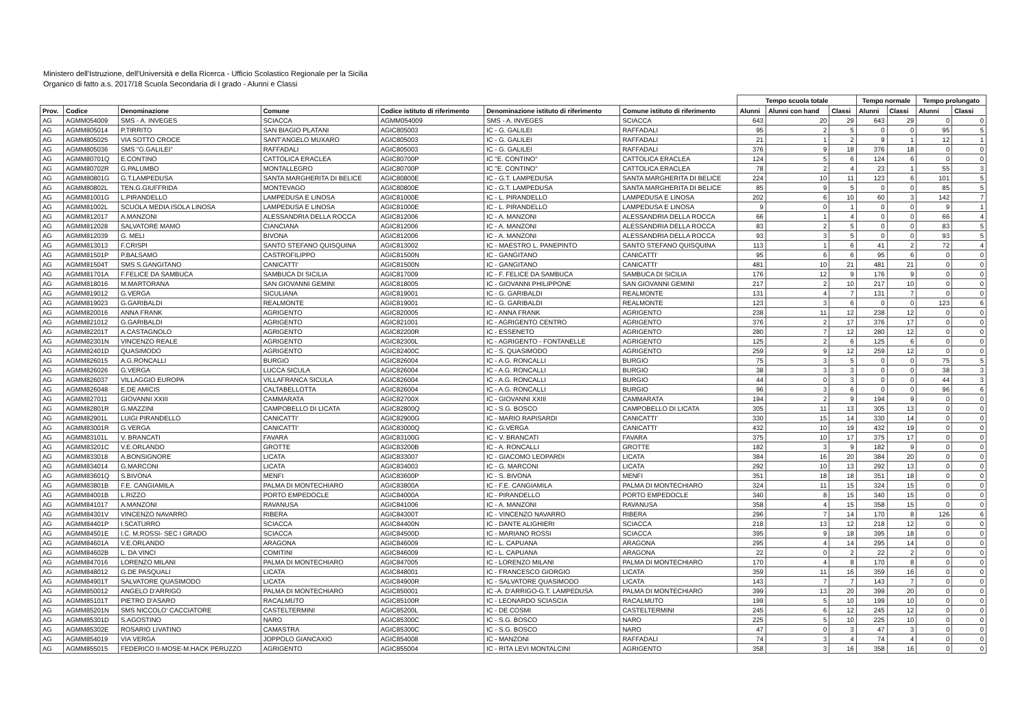Ministero dell'Istruzione, dell'Università e della Ricerca - Ufficio Scolastico Regionale per la Sicilia
Organico di fatto a.s. 2017/18 Scuola Secondaria di I grado - Alunni e Classi
| | | | | | | | Tempo scuola totale | | | Tempo normale | | Tempo prolungato | |
| --- | --- | --- | --- | --- | --- | --- | --- | --- | --- | --- | --- | --- | --- |
| Prov. | Codice | Denominazione | Comune | Codice istituto di riferimento | Denominazione istituto di riferimento | Comune istituto di riferimento | Alunni | Alunni con hand | Classi | Alunni | Classi | Alunni | Classi |
| AG | AGMM054009 | SMS - A. INVEGES | SCIACCA | AGMM054009 | SMS - A. INVEGES | SCIACCA | 643 | 20 | 29 | 643 | 29 | 0 | 0 |
| AG | AGMM805014 | P.TIRRITO | SAN BIAGIO PLATANI | AGIC805003 | IC - G. GALILEI | RAFFADALI | 95 | 2 | 5 | 0 | 0 | 95 | 5 |
| AG | AGMM805025 | VIA SOTTO CROCE | SANT'ANGELO MUXARO | AGIC805003 | IC - G. GALILEI | RAFFADALI | 21 | 1 | 2 | 9 | 1 | 12 | 1 |
| AG | AGMM805036 | SMS "G.GALILEI" | RAFFADALI | AGIC805003 | IC - G. GALILEI | RAFFADALI | 376 | 9 | 18 | 376 | 18 | 0 | 0 |
| AG | AGMM80701Q | E.CONTINO | CATTOLICA ERACLEA | AGIC80700P | IC "E. CONTINO" | CATTOLICA ERACLEA | 124 | 5 | 6 | 124 | 6 | 0 | 0 |
| AG | AGMM80702R | G.PALUMBO | MONTALLEGRO | AGIC80700P | IC "E. CONTINO" | CATTOLICA ERACLEA | 78 | 2 | 4 | 23 | 1 | 55 | 3 |
| AG | AGMM80801G | G.T.LAMPEDUSA | SANTA MARGHERITA DI BELICE | AGIC80800E | IC - G.T. LAMPEDUSA | SANTA MARGHERITA DI BELICE | 224 | 10 | 11 | 123 | 6 | 101 | 5 |
| AG | AGMM80802L | TEN.G.GIUFFRIDA | MONTEVAGO | AGIC80800E | IC - G.T. LAMPEDUSA | SANTA MARGHERITA DI BELICE | 85 | 9 | 5 | 0 | 0 | 85 | 5 |
| AG | AGMM81001G | L.PIRANDELLO | LAMPEDUSA E LINOSA | AGIC81000E | IC - L. PIRANDELLO | LAMPEDUSA E LINOSA | 202 | 6 | 10 | 60 | 3 | 142 | 7 |
| AG | AGMM81002L | SCUOLA MEDIA ISOLA LINOSA | LAMPEDUSA E LINOSA | AGIC81000E | IC - L. PIRANDELLO | LAMPEDUSA E LINOSA | 9 | 0 | 1 | 0 | 0 | 9 | 1 |
| AG | AGMM812017 | A.MANZONI | ALESSANDRIA DELLA ROCCA | AGIC812006 | IC - A. MANZONI | ALESSANDRIA DELLA ROCCA | 66 | 1 | 4 | 0 | 0 | 66 | 4 |
| AG | AGMM812028 | SALVATORE MAMO | CIANCIANA | AGIC812006 | IC - A. MANZONI | ALESSANDRIA DELLA ROCCA | 83 | 2 | 5 | 0 | 0 | 83 | 5 |
| AG | AGMM812039 | G. MELI | BIVONA | AGIC812006 | IC - A. MANZONI | ALESSANDRIA DELLA ROCCA | 93 | 3 | 5 | 0 | 0 | 93 | 5 |
| AG | AGMM813013 | F.CRISPI | SANTO STEFANO QUISQUINA | AGIC813002 | IC - MAESTRO L. PANEPINTO | SANTO STEFANO QUISQUINA | 113 | 1 | 6 | 41 | 2 | 72 | 4 |
| AG | AGMM81501P | P.BALSAMO | CASTROFILIPPO | AGIC81500N | IC - GANGITANO | CANICATTI' | 95 | 6 | 6 | 95 | 6 | 0 | 0 |
| AG | AGMM81504T | SMS S.GANGITANO | CANICATTI' | AGIC81500N | IC - GANGITANO | CANICATTI' | 481 | 10 | 21 | 481 | 21 | 0 | 0 |
| AG | AGMM81701A | F.FELICE DA SAMBUCA | SAMBUCA DI SICILIA | AGIC817009 | IC - F. FELICE DA SAMBUCA | SAMBUCA DI SICILIA | 176 | 12 | 9 | 176 | 9 | 0 | 0 |
| AG | AGMM818016 | M.MARTORANA | SAN GIOVANNI GEMINI | AGIC818005 | IC - GIOVANNI PHILIPPONE | SAN GIOVANNI GEMINI | 217 | 2 | 10 | 217 | 10 | 0 | 0 |
| AG | AGMM819012 | G.VERGA | SICULIANA | AGIC819001 | IC - G. GARIBALDI | REALMONTE | 131 | 4 | 7 | 131 | 7 | 0 | 0 |
| AG | AGMM819023 | G.GARIBALDI | REALMONTE | AGIC819001 | IC - G. GARIBALDI | REALMONTE | 123 | 3 | 6 | 0 | 0 | 123 | 6 |
| AG | AGMM820016 | ANNA FRANK | AGRIGENTO | AGIC820005 | IC - ANNA FRANK | AGRIGENTO | 238 | 11 | 12 | 238 | 12 | 0 | 0 |
| AG | AGMM821012 | G.GARIBALDI | AGRIGENTO | AGIC821001 | IC - AGRIGENTO CENTRO | AGRIGENTO | 376 | 2 | 17 | 376 | 17 | 0 | 0 |
| AG | AGMM82201T | A.CASTAGNOLO | AGRIGENTO | AGIC82200R | IC - ESSENETO | AGRIGENTO | 280 | 7 | 12 | 280 | 12 | 0 | 0 |
| AG | AGMM82301N | VINCENZO REALE | AGRIGENTO | AGIC82300L | IC - AGRIGENTO - FONTANELLE | AGRIGENTO | 125 | 2 | 6 | 125 | 6 | 0 | 0 |
| AG | AGMM82401D | QUASIMODO | AGRIGENTO | AGIC82400C | IC - S. QUASIMODO | AGRIGENTO | 259 | 9 | 12 | 259 | 12 | 0 | 0 |
| AG | AGMM826015 | A.G.RONCALLI | BURGIO | AGIC826004 | IC - A.G. RONCALLI | BURGIO | 75 | 3 | 5 | 0 | 0 | 75 | 5 |
| AG | AGMM826026 | G.VERGA | LUCCA SICULA | AGIC826004 | IC - A.G. RONCALLI | BURGIO | 38 | 3 | 3 | 0 | 0 | 38 | 3 |
| AG | AGMM826037 | VILLAGGIO EUROPA | VILLAFRANCA SICULA | AGIC826004 | IC - A.G. RONCALLI | BURGIO | 44 | 0 | 3 | 0 | 0 | 44 | 3 |
| AG | AGMM826048 | E.DE AMICIS | CALTABELLOTTA | AGIC826004 | IC - A.G. RONCALLI | BURGIO | 96 | 3 | 6 | 0 | 0 | 96 | 6 |
| AG | AGMM827011 | GIOVANNI XXIII | CAMMARATA | AGIC82700X | IC - GIOVANNI XXIII | CAMMARATA | 194 | 2 | 9 | 194 | 9 | 0 | 0 |
| AG | AGMM82801R | G.MAZZINI | CAMPOBELLO DI LICATA | AGIC82800Q | IC - S.G. BOSCO | CAMPOBELLO DI LICATA | 305 | 11 | 13 | 305 | 13 | 0 | 0 |
| AG | AGMM82901L | LUIGI PIRANDELLO | CANICATTI' | AGIC82900G | IC - MARIO RAPISARDI | CANICATTI' | 330 | 15 | 14 | 330 | 14 | 0 | 0 |
| AG | AGMM83001R | G.VERGA | CANICATTI' | AGIC83000Q | IC - G.VERGA | CANICATTI' | 432 | 10 | 19 | 432 | 19 | 0 | 0 |
| AG | AGMM83101L | V. BRANCATI | FAVARA | AGIC83100G | IC - V. BRANCATI | FAVARA | 375 | 10 | 17 | 375 | 17 | 0 | 0 |
| AG | AGMM83201C | V.E.ORLANDO | GROTTE | AGIC83200B | IC - A. RONCALLI | GROTTE | 182 | 3 | 9 | 182 | 9 | 0 | 0 |
| AG | AGMM833018 | A.BONSIGNORE | LICATA | AGIC833007 | IC - GIACOMO LEOPARDI | LICATA | 384 | 16 | 20 | 384 | 20 | 0 | 0 |
| AG | AGMM834014 | G.MARCONI | LICATA | AGIC834003 | IC - G. MARCONI | LICATA | 292 | 10 | 13 | 292 | 13 | 0 | 0 |
| AG | AGMM83601Q | S.BIVONA | MENFI | AGIC83600P | IC - S. BIVONA | MENFI | 351 | 18 | 18 | 351 | 18 | 0 | 0 |
| AG | AGMM83801B | F.E. CANGIAMILA | PALMA DI MONTECHIARO | AGIC83800A | IC - F.E. CANGIAMILA | PALMA DI MONTECHIARO | 324 | 11 | 15 | 324 | 15 | 0 | 0 |
| AG | AGMM84001B | L.RIZZO | PORTO EMPEDOCLE | AGIC84000A | IC - PIRANDELLO | PORTO EMPEDOCLE | 340 | 8 | 15 | 340 | 15 | 0 | 0 |
| AG | AGMM841017 | A.MANZONI | RAVANUSA | AGIC841006 | IC - A. MANZONI | RAVANUSA | 358 | 4 | 15 | 358 | 15 | 0 | 0 |
| AG | AGMM84301V | VINCENZO NAVARRO | RIBERA | AGIC84300T | IC - VINCENZO NAVARRO | RIBERA | 296 | 7 | 14 | 170 | 8 | 126 | 6 |
| AG | AGMM84401P | I.SCATURRO | SCIACCA | AGIC84400N | IC - DANTE ALIGHIERI | SCIACCA | 218 | 13 | 12 | 218 | 12 | 0 | 0 |
| AG | AGMM84501E | I.C. M.ROSSI- SEC I GRADO | SCIACCA | AGIC84500D | IC - MARIANO ROSSI | SCIACCA | 395 | 9 | 18 | 395 | 18 | 0 | 0 |
| AG | AGMM84601A | V.E.ORLANDO | ARAGONA | AGIC846009 | IC - L. CAPUANA | ARAGONA | 295 | 4 | 14 | 295 | 14 | 0 | 0 |
| AG | AGMM84602B | L. DA VINCI | COMITINI | AGIC846009 | IC - L. CAPUANA | ARAGONA | 22 | 0 | 2 | 22 | 2 | 0 | 0 |
| AG | AGMM847016 | LORENZO MILANI | PALMA DI MONTECHIARO | AGIC847005 | IC - LORENZO MILANI | PALMA DI MONTECHIARO | 170 | 4 | 8 | 170 | 8 | 0 | 0 |
| AG | AGMM848012 | G.DE PASQUALI | LICATA | AGIC848001 | IC - FRANCESCO GIORGIO | LICATA | 359 | 11 | 16 | 359 | 16 | 0 | 0 |
| AG | AGMM84901T | SALVATORE QUASIMODO | LICATA | AGIC84900R | IC - SALVATORE QUASIMODO | LICATA | 143 | 7 | 7 | 143 | 7 | 0 | 0 |
| AG | AGMM850012 | ANGELO D'ARRIGO | PALMA DI MONTECHIARO | AGIC850001 | IC -A. D'ARRIGO-G.T. LAMPEDUSA | PALMA DI MONTECHIARO | 399 | 13 | 20 | 399 | 20 | 0 | 0 |
| AG | AGMM85101T | PIETRO D'ASARO | RACALMUTO | AGIC85100R | IC - LEONARDO SCIASCIA | RACALMUTO | 199 | 5 | 10 | 199 | 10 | 0 | 0 |
| AG | AGMM85201N | SMS NICCOLO' CACCIATORE | CASTELTERMINI | AGIC85200L | IC - DE COSMI | CASTELTERMINI | 245 | 6 | 12 | 245 | 12 | 0 | 0 |
| AG | AGMM85301D | S.AGOSTINO | NARO | AGIC85300C | IC - S.G. BOSCO | NARO | 225 | 5 | 10 | 225 | 10 | 0 | 0 |
| AG | AGMM85302E | ROSARIO LIVATINO | CAMASTRA | AGIC85300C | IC - S.G. BOSCO | NARO | 47 | 0 | 3 | 47 | 3 | 0 | 0 |
| AG | AGMM854019 | VIA VERGA | JOPPOLO GIANCAXIO | AGIC854008 | IC - MANZONI | RAFFADALI | 74 | 3 | 4 | 74 | 4 | 0 | 0 |
| AG | AGMM855015 | FEDERICO II-MOSE-M.HACK PERUZZO | AGRIGENTO | AGIC855004 | IC - RITA LEVI MONTALCINI | AGRIGENTO | 358 | 3 | 16 | 358 | 16 | 0 | 0 |